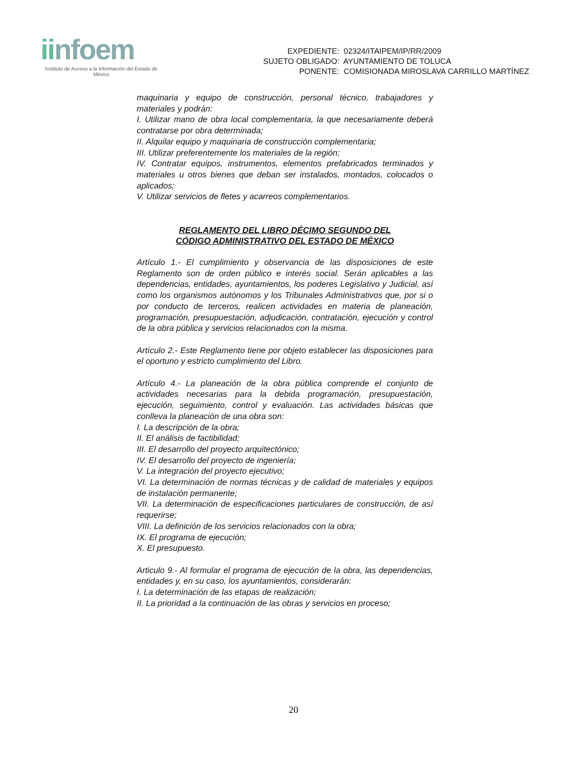iinfoem
Instituto de Acceso a la Información del Estado de México
EXPEDIENTE: 02324/ITAIPEM/IP/RR/2009
SUJETO OBLIGADO: AYUNTAMIENTO DE TOLUCA
PONENTE: COMISIONADA MIROSLAVA CARRILLO MARTÍNEZ
maquinaria y equipo de construcción, personal técnico, trabajadores y materiales y podrán:
I. Utilizar mano de obra local complementaria, la que necesariamente deberá contratarse por obra determinada;
II. Alquilar equipo y maquinaria de construcción complementaria;
III. Utilizar preferentemente los materiales de la región;
IV. Contratar equipos, instrumentos, elementos prefabricados terminados y materiales u otros bienes que deban ser instalados, montados, colocados o aplicados;
V. Utilizar servicios de fletes y acarreos complementarios.
REGLAMENTO DEL LIBRO DÉCIMO SEGUNDO DEL
CÓDIGO ADMINISTRATIVO DEL ESTADO DE MÉXICO
Artículo 1.- El cumplimiento y observancia de las disposiciones de este Reglamento son de orden público e interés social. Serán aplicables a las dependencias, entidades, ayuntamientos, los poderes Legislativo y Judicial, así como los organismos autónomos y los Tribunales Administrativos que, por si o por conducto de terceros, realicen actividades en materia de planeación, programación, presupuestación, adjudicación, contratación, ejecución y control de la obra pública y servicios relacionados con la misma.
Artículo 2.- Este Reglamento tiene por objeto establecer las disposiciones para el oportuno y estricto cumplimiento del Libro.
Artículo 4.- La planeación de la obra pública comprende el conjunto de actividades necesarias para la debida programación, presupuestación, ejecución, seguimiento, control y evaluación. Las actividades básicas que conlleva la planeación de una obra son:
I. La descripción de la obra;
II. El análisis de factibilidad;
III. El desarrollo del proyecto arquitectónico;
IV. El desarrollo del proyecto de ingeniería;
V. La integración del proyecto ejecutivo;
VI. La determinación de normas técnicas y de calidad de materiales y equipos de instalación permanente;
VII. La determinación de especificaciones particulares de construcción, de así requerirse;
VIII. La definición de los servicios relacionados con la obra;
IX. El programa de ejecución;
X. El presupuesto.
Articulo 9.- Al formular el programa de ejecución de la obra, las dependencias, entidades y, en su caso, los ayuntamientos, considerarán:
I. La determinación de las etapas de realización;
II. La prioridad a la continuación de las obras y servicios en proceso;
20